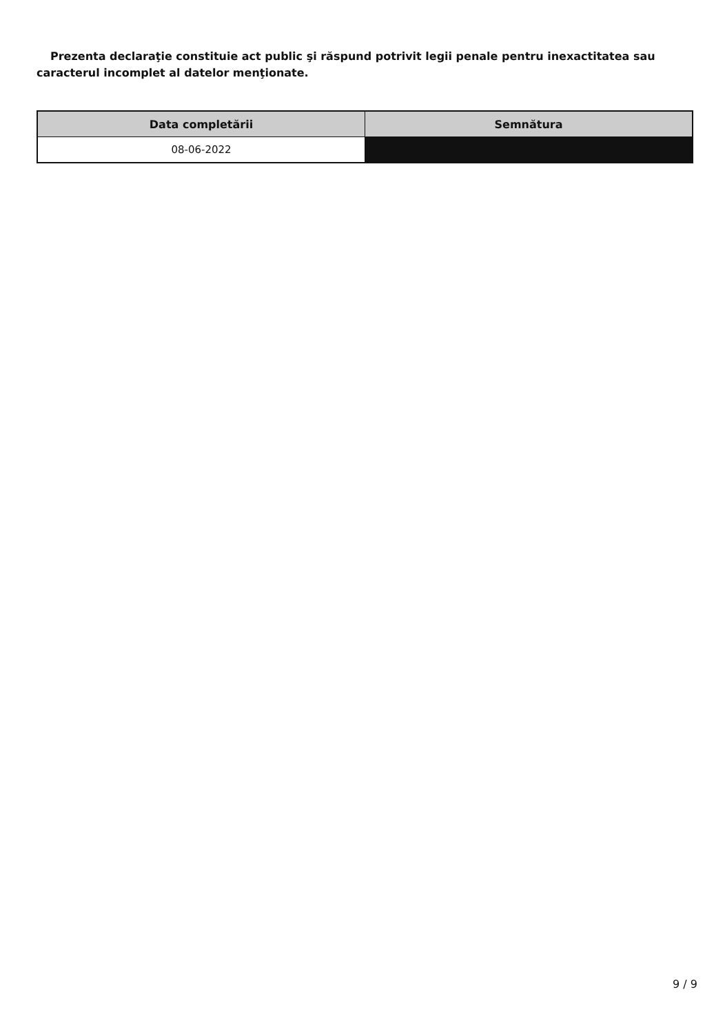Prezenta declaraţie constituie act public şi răspund potrivit legii penale pentru inexactitatea sau caracterul incomplet al datelor menţionate.
| Data completării | Semnătura |
| --- | --- |
| 08-06-2022 | |
9 / 9